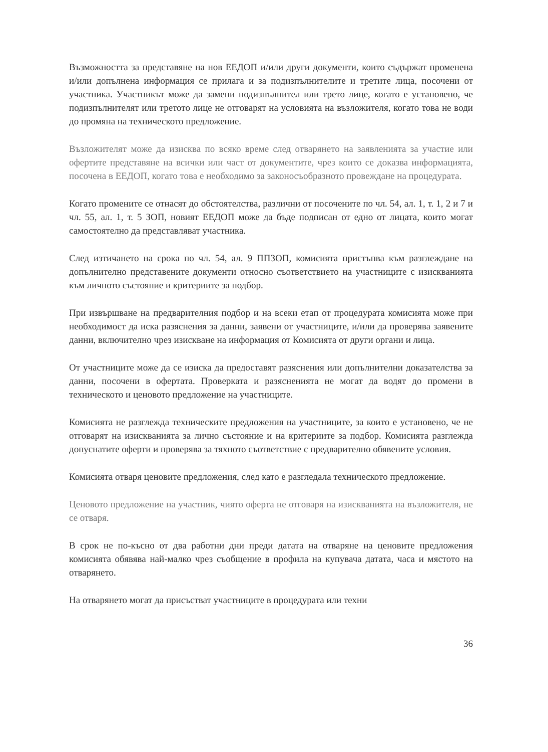Възможността за представяне на нов ЕЕДОП и/или други документи, които съдържат променена и/или допълнена информация се прилага и за подизпълнителите и третите лица, посочени от участника. Участникът може да замени подизпълнител или трето лице, когато е установено, че подизпълнителят или третото лице не отговарят на условията на възложителя, когато това не води до промяна на техническото предложение.
Възложителят може да изисква по всяко време след отварянето на заявленията за участие или офертите представяне на всички или част от документите, чрез които се доказва информацията, посочена в ЕЕДОП, когато това е необходимо за законосъобразното провеждане на процедурата.
Когато промените се отнасят до обстоятелства, различни от посочените по чл. 54, ал. 1, т. 1, 2 и 7 и чл. 55, ал. 1, т. 5 ЗОП, новият ЕЕДОП може да бъде подписан от едно от лицата, които могат самостоятелно да представляват участника.
След изтичането на срока по чл. 54, ал. 9 ППЗОП, комисията пристъпва към разглеждане на допълнително представените документи относно съответствието на участниците с изискванията към личното състояние и критериите за подбор.
При извършване на предварителния подбор и на всеки етап от процедурата комисията може при необходимост да иска разяснения за данни, заявени от участниците, и/или да проверява заявените данни, включително чрез изискване на информация от Комисията от други органи и лица.
От участниците може да се изиска да предоставят разяснения или допълнителни доказателства за данни, посочени в офертата. Проверката и разясненията не могат да водят до промени в техническото и ценовото предложение на участниците.
Комисията не разглежда техническите предложения на участниците, за които е установено, че не отговарят на изискванията за лично състояние и на критериите за подбор. Комисията разглежда допуснатите оферти и проверява за тяхното съответствие с предварително обявените условия.
Комисията отваря ценовите предложения, след като е разгледала техническото предложение.
Ценовото предложение на участник, чиято оферта не отговаря на изискванията на възложителя, не се отваря.
В срок не по-късно от два работни дни преди датата на отваряне на ценовите предложения комисията обявява най-малко чрез съобщение в профила на купувача датата, часа и мястото на отварянето.
На отварянето могат да присъстват участниците в процедурата или техни
36